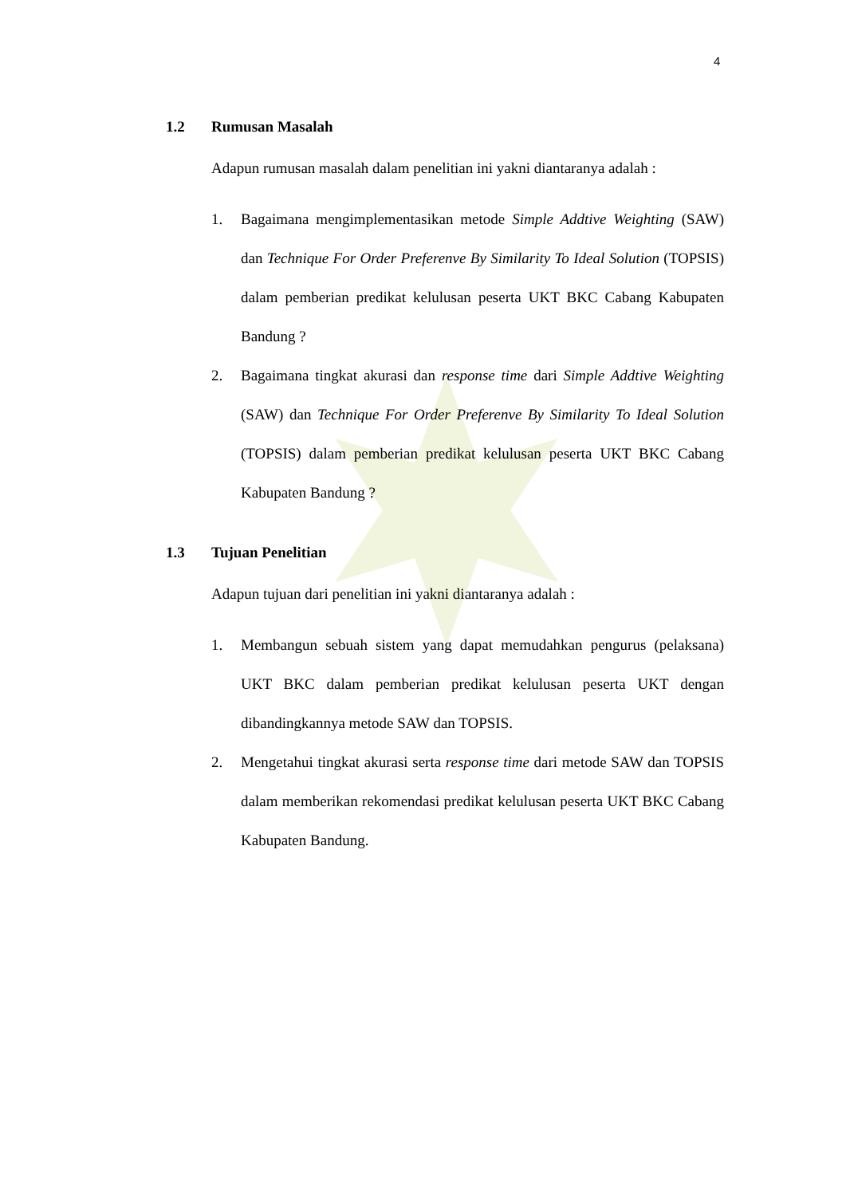4
1.2 Rumusan Masalah
Adapun rumusan masalah dalam penelitian ini yakni diantaranya adalah :
1. Bagaimana mengimplementasikan metode Simple Addtive Weighting (SAW) dan Technique For Order Preferenve By Similarity To Ideal Solution (TOPSIS) dalam pemberian predikat kelulusan peserta UKT BKC Cabang Kabupaten Bandung ?
2. Bagaimana tingkat akurasi dan response time dari Simple Addtive Weighting (SAW) dan Technique For Order Preferenve By Similarity To Ideal Solution (TOPSIS) dalam pemberian predikat kelulusan peserta UKT BKC Cabang Kabupaten Bandung ?
1.3 Tujuan Penelitian
Adapun tujuan dari penelitian ini yakni diantaranya adalah :
1. Membangun sebuah sistem yang dapat memudahkan pengurus (pelaksana) UKT BKC dalam pemberian predikat kelulusan peserta UKT dengan dibandingkannya metode SAW dan TOPSIS.
2. Mengetahui tingkat akurasi serta response time dari metode SAW dan TOPSIS dalam memberikan rekomendasi predikat kelulusan peserta UKT BKC Cabang Kabupaten Bandung.